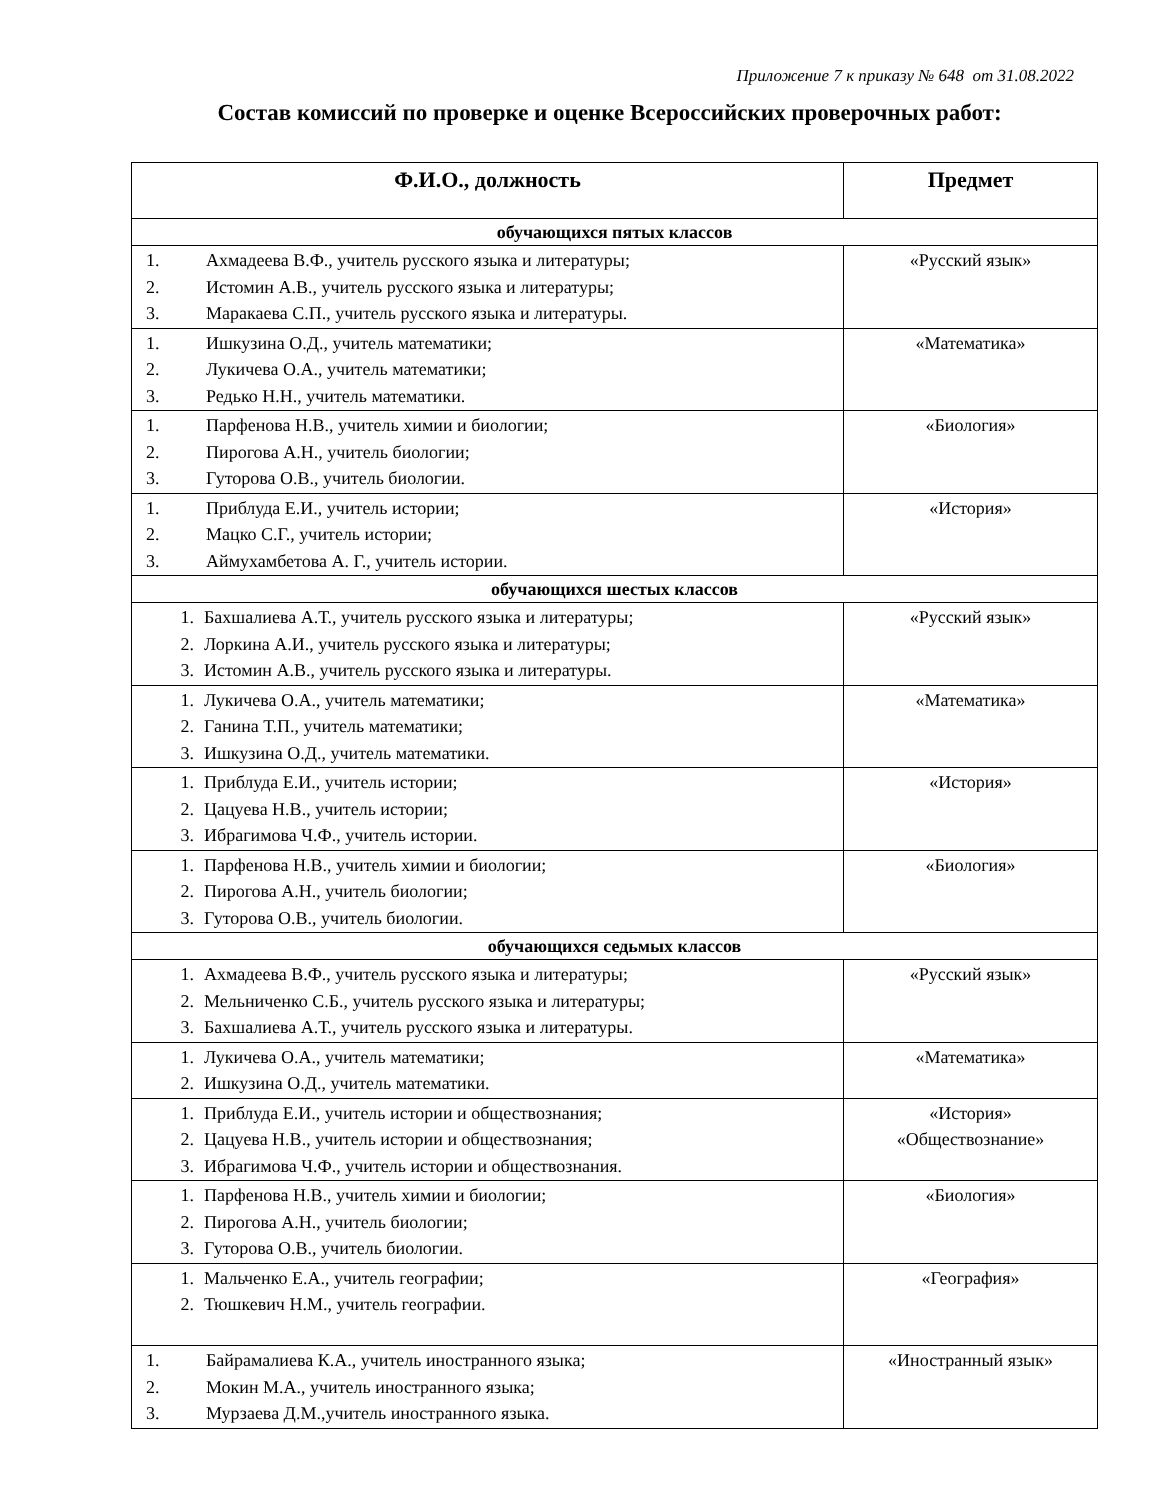Приложение 7 к приказу № 648 от 31.08.2022
Состав комиссий по проверке и оценке Всероссийских проверочных работ:
| Ф.И.О., должность | Предмет |
| --- | --- |
| обучающихся пятых классов | |
| 1. Ахмадеева В.Ф., учитель русского языка и литературы; 2. Истомин А.В., учитель русского языка и литературы; 3. Маракаева С.П., учитель русского языка и литературы. | «Русский язык» |
| 1. Ишкузина О.Д., учитель математики; 2. Лукичева О.А., учитель математики; 3. Редько Н.Н., учитель математики. | «Математика» |
| 1. Парфенова Н.В., учитель химии и биологии; 2. Пирогова А.Н., учитель биологии; 3. Гуторова О.В., учитель биологии. | «Биология» |
| 1. Приблуда Е.И., учитель истории; 2. Мацко С.Г., учитель истории; 3. Аймухамбетова А. Г., учитель истории. | «История» |
| обучающихся шестых классов | |
| 1. Бахшалиева А.Т., учитель русского языка и литературы; 2. Лоркина А.И., учитель русского языка и литературы; 3. Истомин А.В., учитель русского языка и литературы. | «Русский язык» |
| 1. Лукичева О.А., учитель математики; 2. Ганина Т.П., учитель математики; 3. Ишкузина О.Д., учитель математики. | «Математика» |
| 1. Приблуда Е.И., учитель истории; 2. Цацуева Н.В., учитель истории; 3. Ибрагимова Ч.Ф., учитель истории. | «История» |
| 1. Парфенова Н.В., учитель химии и биологии; 2. Пирогова А.Н., учитель биологии; 3. Гуторова О.В., учитель биологии. | «Биология» |
| обучающихся седьмых классов | |
| 1. Ахмадеева В.Ф., учитель русского языка и литературы; 2. Мельниченко С.Б., учитель русского языка и литературы; 3. Бахшалиева А.Т., учитель русского языка и литературы. | «Русский язык» |
| 1. Лукичева О.А., учитель математики; 2. Ишкузина О.Д., учитель математики. | «Математика» |
| 1. Приблуда Е.И., учитель истории и обществознания; 2. Цацуева Н.В., учитель истории и обществознания; 3. Ибрагимова Ч.Ф., учитель истории и обществознания. | «История» «Обществознание» |
| 1. Парфенова Н.В., учитель химии и биологии; 2. Пирогова А.Н., учитель биологии; 3. Гуторова О.В., учитель биологии. | «Биология» |
| 1. Мальченко Е.А., учитель географии; 2. Тюшкевич Н.М., учитель географии. | «География» |
| 1. Байрамалиева К.А., учитель иностранного языка; 2. Мокин М.А., учитель иностранного языка; 3. Мурзаева Д.М.,учитель иностранного языка. | «Иностранный язык» |